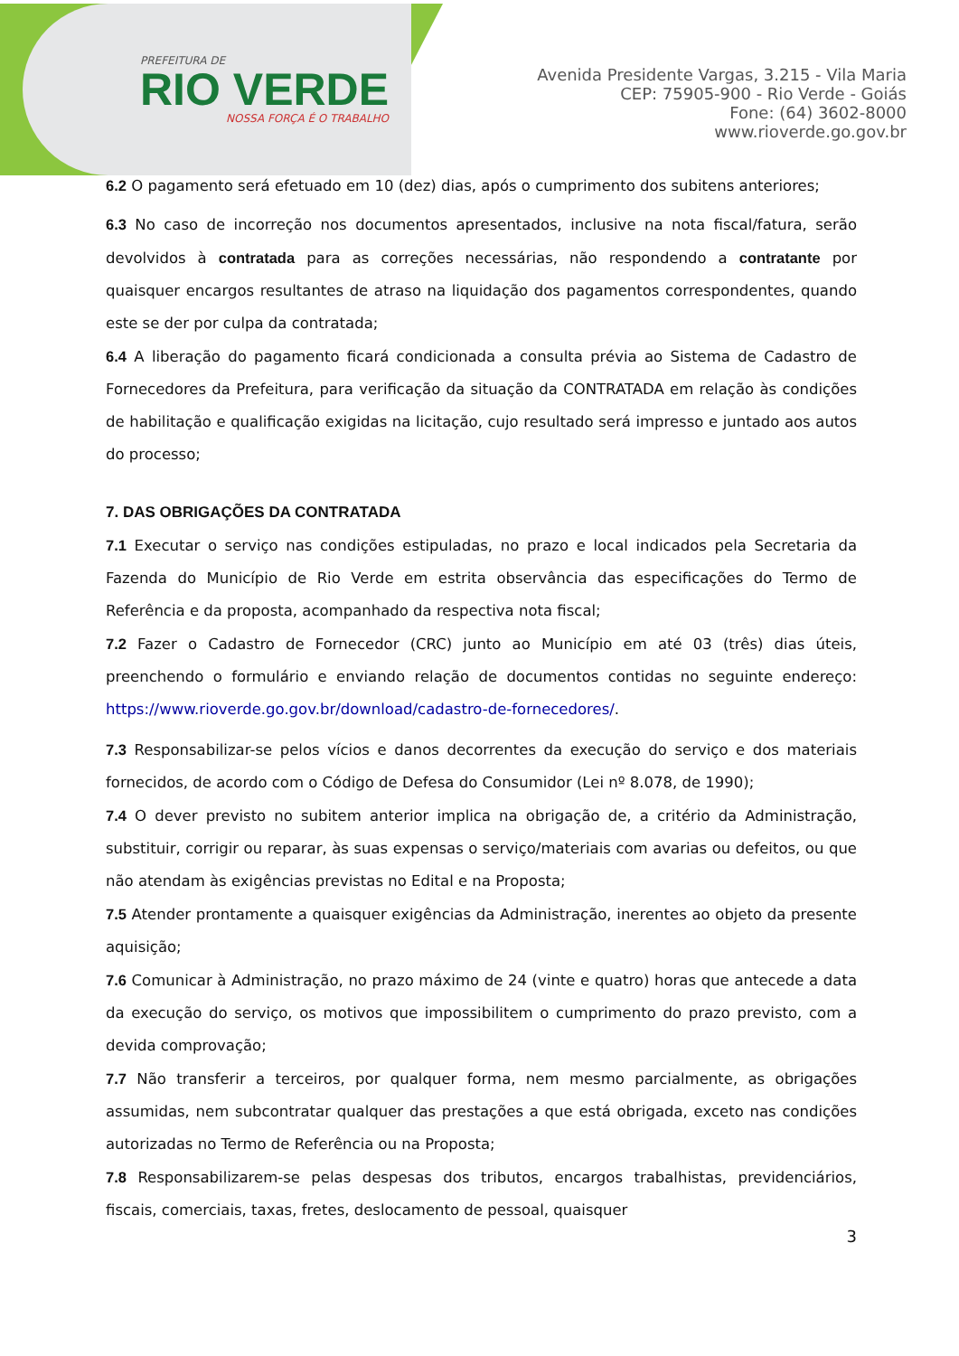PREFEITURA DE
RIO VERDE
NOSSA FORÇA É O TRABALHO
Avenida Presidente Vargas, 3.215 - Vila Maria
CEP: 75905-900 - Rio Verde - Goiás
Fone: (64) 3602-8000
www.rioverde.go.gov.br
6.2 O pagamento será efetuado em 10 (dez) dias, após o cumprimento dos subitens anteriores;
6.3 No caso de incorreção nos documentos apresentados, inclusive na nota fiscal/fatura, serão devolvidos à contratada para as correções necessárias, não respondendo a contratante por quaisquer encargos resultantes de atraso na liquidação dos pagamentos correspondentes, quando este se der por culpa da contratada;
6.4 A liberação do pagamento ficará condicionada a consulta prévia ao Sistema de Cadastro de Fornecedores da Prefeitura, para verificação da situação da CONTRATADA em relação às condições de habilitação e qualificação exigidas na licitação, cujo resultado será impresso e juntado aos autos do processo;
7. DAS OBRIGAÇÕES DA CONTRATADA
7.1 Executar o serviço nas condições estipuladas, no prazo e local indicados pela Secretaria da Fazenda do Município de Rio Verde em estrita observância das especificações do Termo de Referência e da proposta, acompanhado da respectiva nota fiscal;
7.2 Fazer o Cadastro de Fornecedor (CRC) junto ao Município em até 03 (três) dias úteis, preenchendo o formulário e enviando relação de documentos contidas no seguinte endereço: https://www.rioverde.go.gov.br/download/cadastro-de-fornecedores/.
7.3 Responsabilizar-se pelos vícios e danos decorrentes da execução do serviço e dos materiais fornecidos, de acordo com o Código de Defesa do Consumidor (Lei nº 8.078, de 1990);
7.4 O dever previsto no subitem anterior implica na obrigação de, a critério da Administração, substituir, corrigir ou reparar, às suas expensas o serviço/materiais com avarias ou defeitos, ou que não atendam às exigências previstas no Edital e na Proposta;
7.5 Atender prontamente a quaisquer exigências da Administração, inerentes ao objeto da presente aquisição;
7.6 Comunicar à Administração, no prazo máximo de 24 (vinte e quatro) horas que antecede a data da execução do serviço, os motivos que impossibilitem o cumprimento do prazo previsto, com a devida comprovação;
7.7 Não transferir a terceiros, por qualquer forma, nem mesmo parcialmente, as obrigações assumidas, nem subcontratar qualquer das prestações a que está obrigada, exceto nas condições autorizadas no Termo de Referência ou na Proposta;
7.8 Responsabilizarem-se pelas despesas dos tributos, encargos trabalhistas, previdenciários, fiscais, comerciais, taxas, fretes, deslocamento de pessoal, quaisquer
3